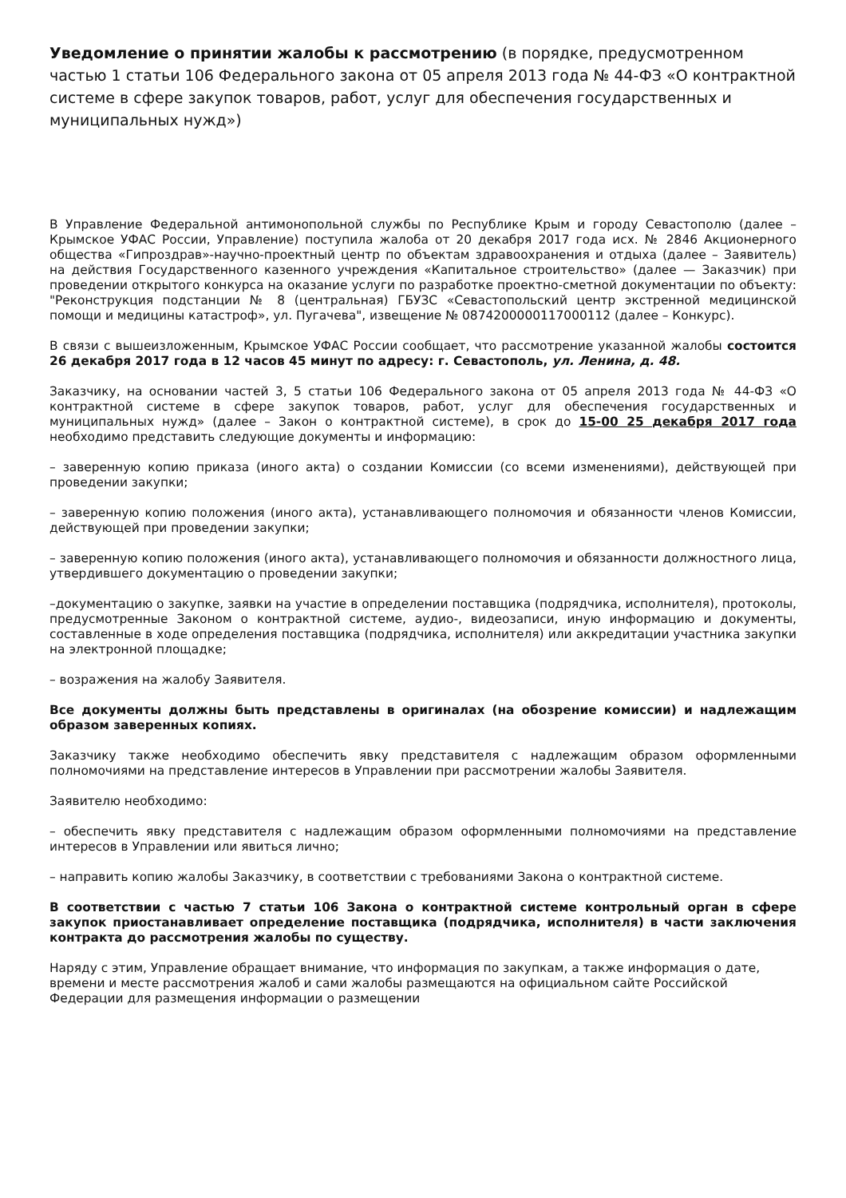Уведомление о принятии жалобы к рассмотрению (в порядке, предусмотренном частью 1 статьи 106 Федерального закона от 05 апреля 2013 года № 44-ФЗ «О контрактной системе в сфере закупок товаров, работ, услуг для обеспечения государственных и муниципальных нужд»)
В Управление Федеральной антимонопольной службы по Республике Крым и городу Севастополю (далее – Крымское УФАС России, Управление) поступила жалоба от 20 декабря 2017 года исх. № 2846 Акционерного общества «Гипроздрав»-научно-проектный центр по объектам здравоохранения и отдыха (далее – Заявитель) на действия Государственного казенного учреждения «Капитальное строительство» (далее — Заказчик) при проведении открытого конкурса на оказание услуги по разработке проектно-сметной документации по объекту: "Реконструкция подстанции № 8 (центральная) ГБУЗС «Севастопольский центр экстренной медицинской помощи и медицины катастроф», ул. Пугачева", извещение № 0874200000117000112 (далее – Конкурс).
В связи с вышеизложенным, Крымское УФАС России сообщает, что рассмотрение указанной жалобы состоится 26 декабря 2017 года в 12 часов 45 минут по адресу: г. Севастополь, ул. Ленина, д. 48.
Заказчику, на основании частей 3, 5 статьи 106 Федерального закона от 05 апреля 2013 года № 44-ФЗ «О контрактной системе в сфере закупок товаров, работ, услуг для обеспечения государственных и муниципальных нужд» (далее – Закон о контрактной системе), в срок до 15-00 25 декабря 2017 года необходимо представить следующие документы и информацию:
– заверенную копию приказа (иного акта) о создании Комиссии (со всеми изменениями), действующей при проведении закупки;
– заверенную копию положения (иного акта), устанавливающего полномочия и обязанности членов Комиссии, действующей при проведении закупки;
– заверенную копию положения (иного акта), устанавливающего полномочия и обязанности должностного лица, утвердившего документацию о проведении закупки;
–документацию о закупке, заявки на участие в определении поставщика (подрядчика, исполнителя), протоколы, предусмотренные Законом о контрактной системе, аудио-, видеозаписи, иную информацию и документы, составленные в ходе определения поставщика (подрядчика, исполнителя) или аккредитации участника закупки на электронной площадке;
– возражения на жалобу Заявителя.
Все документы должны быть представлены в оригиналах (на обозрение комиссии) и надлежащим образом заверенных копиях.
Заказчику также необходимо обеспечить явку представителя с надлежащим образом оформленными полномочиями на представление интересов в Управлении при рассмотрении жалобы Заявителя.
Заявителю необходимо:
– обеспечить явку представителя с надлежащим образом оформленными полномочиями на представление интересов в Управлении или явиться лично;
– направить копию жалобы Заказчику, в соответствии с требованиями Закона о контрактной системе.
В соответствии с частью 7 статьи 106 Закона о контрактной системе контрольный орган в сфере закупок приостанавливает определение поставщика (подрядчика, исполнителя) в части заключения контракта до рассмотрения жалобы по существу.
Наряду с этим, Управление обращает внимание, что информация по закупкам, а также информация о дате, времени и месте рассмотрения жалоб и сами жалобы размещаются на официальном сайте Российской Федерации для размещения информации о размещении